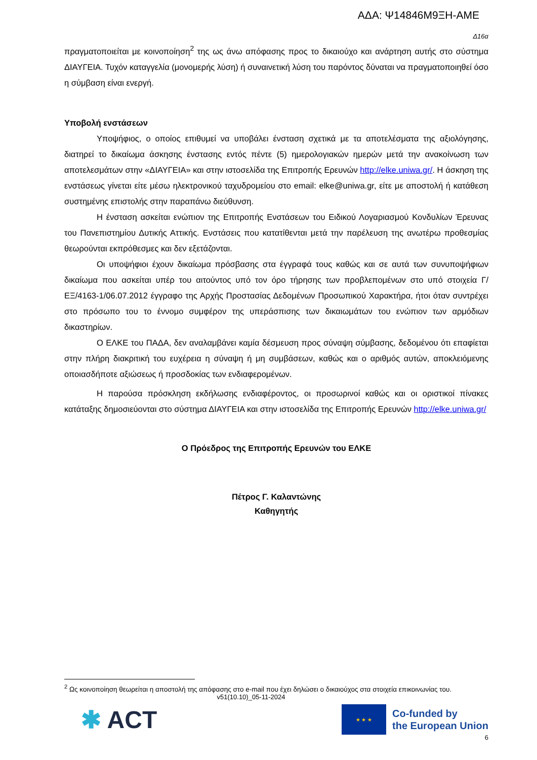ΑΔΑ: Ψ14846Μ9ΞΗ-ΑΜΕ
Δ16α
πραγματοποιείται με κοινοποίηση<sup>2</sup> της ως άνω απόφασης προς το δικαιούχο και ανάρτηση αυτής στο σύστημα ΔΙΑΥΓΕΙΑ. Τυχόν καταγγελία (μονομερής λύση) ή συναινετική λύση του παρόντος δύναται να πραγματοποιηθεί όσο η σύμβαση είναι ενεργή.
Υποβολή ενστάσεων
Υποψήφιος, ο οποίος επιθυμεί να υποβάλει ένσταση σχετικά με τα αποτελέσματα της αξιολόγησης, διατηρεί το δικαίωμα άσκησης ένστασης εντός πέντε (5) ημερολογιακών ημερών μετά την ανακοίνωση των αποτελεσμάτων στην «ΔΙΑΥΓΕΙΑ» και στην ιστοσελίδα της Επιτροπής Ερευνών http://elke.uniwa.gr/. Η άσκηση της ενστάσεως γίνεται είτε μέσω ηλεκτρονικού ταχυδρομείου στο email: elke@uniwa.gr, είτε με αποστολή ή κατάθεση συστημένης επιστολής στην παραπάνω διεύθυνση.
Η ένσταση ασκείται ενώπιον της Επιτροπής Ενστάσεων του Ειδικού Λογαριασμού Κονδυλίων Έρευνας του Πανεπιστημίου Δυτικής Αττικής. Ενστάσεις που κατατίθενται μετά την παρέλευση της ανωτέρω προθεσμίας θεωρούνται εκπρόθεσμες και δεν εξετάζονται.
Οι υποψήφιοι έχουν δικαίωμα πρόσβασης στα έγγραφά τους καθώς και σε αυτά των συνυποψήφιων δικαίωμα που ασκείται υπέρ του αιτούντος υπό τον όρο τήρησης των προβλεπομένων στο υπό στοιχεία Γ/ΕΞ/4163-1/06.07.2012 έγγραφο της Αρχής Προστασίας Δεδομένων Προσωπικού Χαρακτήρα, ήτοι όταν συντρέχει στο πρόσωπο του το έννομο συμφέρον της υπεράσπισης των δικαιωμάτων του ενώπιον των αρμόδιων δικαστηρίων.
Ο ΕΛΚΕ του ΠΑΔΑ, δεν αναλαμβάνει καμία δέσμευση προς σύναψη σύμβασης, δεδομένου ότι επαφίεται στην πλήρη διακριτική του ευχέρεια η σύναψη ή μη συμβάσεων, καθώς και ο αριθμός αυτών, αποκλειόμενης οποιασδήποτε αξιώσεως ή προσδοκίας των ενδιαφερομένων.
Η παρούσα πρόσκληση εκδήλωσης ενδιαφέροντος, οι προσωρινοί καθώς και οι οριστικοί πίνακες κατάταξης δημοσιεύονται στο σύστημα ΔΙΑΥΓΕΙΑ και στην ιστοσελίδα της Επιτροπής Ερευνών http://elke.uniwa.gr/
Ο Πρόεδρος της Επιτροπής Ερευνών του ΕΛΚΕ
Πέτρος Γ. Καλαντώνης
Καθηγητής
<sup>2</sup> Ως κοινοποίηση θεωρείται η αποστολή της απόφασης στο e-mail που έχει δηλώσει ο δικαιούχος στα στοιχεία επικοινωνίας του.
v51(10.10)_05-11-2024
✱ ACT
★ ★ ★
Co-funded by
the European Union
6